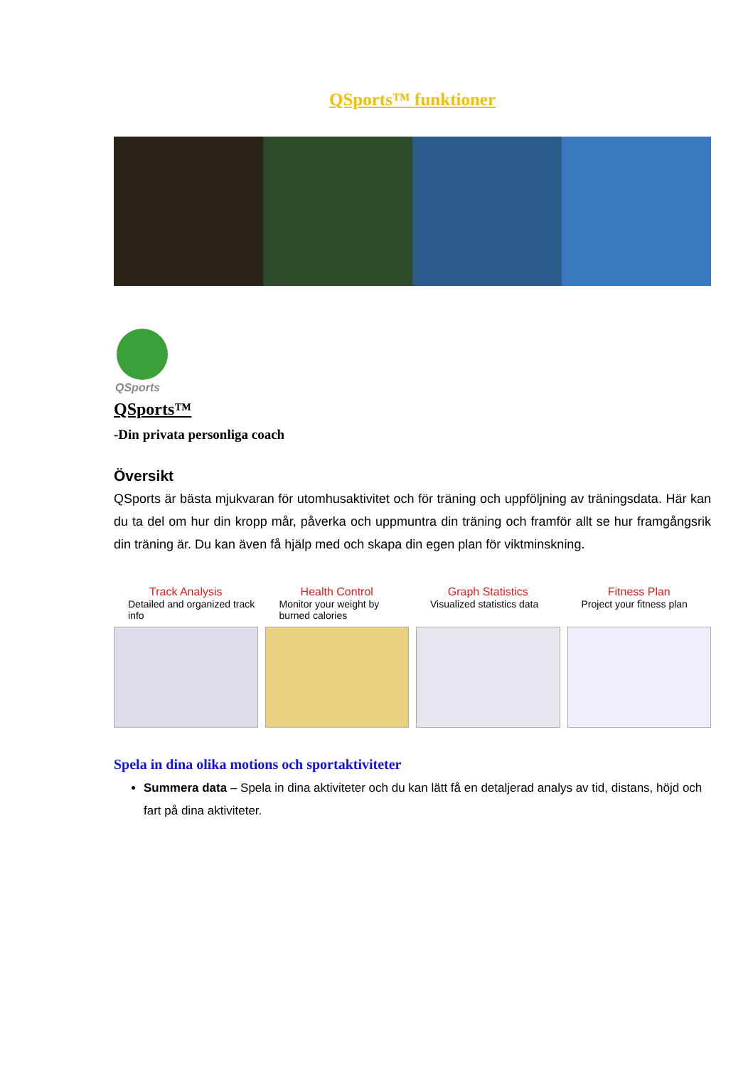QSports™ funktioner
QSports
QSports™
-Din privata personliga coach
Översikt
QSports är bästa mjukvaran för utomhusaktivitet och för träning och uppföljning av träningsdata. Här kan du ta del om hur din kropp mår, påverka och uppmuntra din träning och framför allt se hur framgångsrik din träning är. Du kan även få hjälp med och skapa din egen plan för viktminskning.
Track Analysis
Detailed and organized track info
Health Control
Monitor your weight by burned calories
Graph Statistics
Visualized statistics data
Fitness Plan
Project your fitness plan
Spela in dina olika motions och sportaktiviteter
Summera data – Spela in dina aktiviteter och du kan lätt få en detaljerad analys av tid, distans, höjd och fart på dina aktiviteter.